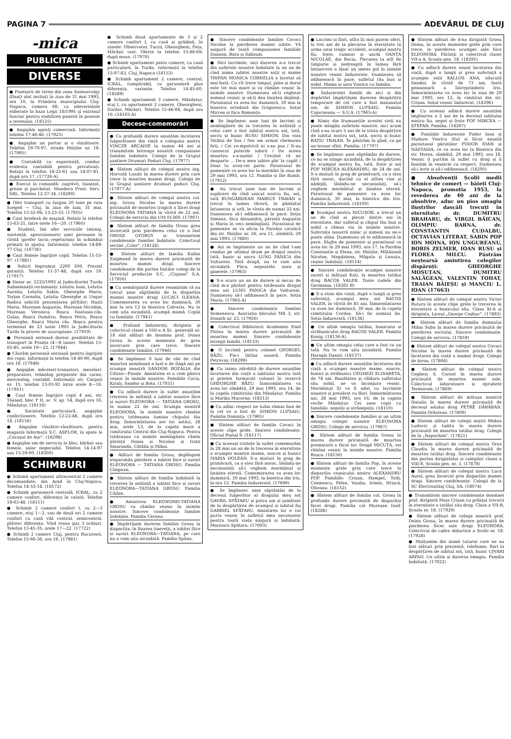PAGINA 7 ADEVĂRUL DE CLUJ
-mica
PUBLICITATE
DIVERSE
● Posesorii de teren din zona Szenasvolgy (fînaț) sînt invitați în ziua de 31 mai 1993, ora 10, la Primăria municipiului Cluj-Napoca, camera 68, cu adeverințele eliberate în baza Legii 18/1991 și extrasul funciar pentru stabilirea punerii în posesie a terenului. (18125)
● Angajăm agenți comerciali. Informații telefon 17-46-46. (17925)
● Angajăm un portar și o vînzătoare. Telefon 19-70-97, strada Moților nr. 18. (17995)
● Contabilă cu experiență, conduc evidența contabilă pentru privatizați. Relații la telefon 18-25-61 sau 14-07-81, după ora 17. (17726-A)
● Execut la comandă: zugrăvit, faianțat, gresie și parchetat. Mondeco Prest. Serv. SRL. Telefon 12-37-34. (18290)
● Ofer transport cu furgon 20 tone pe ruta Szeged — Cluj, în ziua de luni, 31 mai. Telefon 13-52-06; 13-23-33. (17955)
● Caut brodeză de mașină. Relații la telefon 15-63-21, între orele 16—20. (17960)
● Student, îmi ofer serviciile (menaj, asistență, aprovizionare) unei persoane în vîrstă (prefer lacto_vegetarian) în schimbul primirii în spațiu. Informații: telefon 14-88-77 Cluj. (16736)
● Caut femeie îngrijire copil. Telefon 11-55-97. (17881)
● Solicit împrumut 2200 DM. Prezint garanții. Telefon 11-37-48, după ora 19. (17917)
● Dosar nr. 2233/1993 al Judecătoriei Turda Subsemnații reclamanți: Lelutiu Ioan, Lelutiu Aurelia, Lelutiu Sabin, Gheorghe Maria, Torjan Cornelia, Lelutiu Gheorghe și Ungur Rodica solicită prezentarea pîrîților: Husti Maria, Mureșan Augustin, Mureșan Nicodim, Mureșan Veronica, Roșca Nastasia-căs. Gulas, Roșca Dumitru, Roșca Petru, Roșca Gheorghe, Roșca Maria căs. Roșca pentru termenul de 23 iunie 1993 la Judecătoria Turda în proces de uzucapiune. (17919)
● Persoană serioasă doresc posibilitate de transport în Franța (4—8 iunie). Telefon 15-65-85, orele 19—22. (17944)
● Căutăm persoană serioasă pentru îngrijire doi copii. Informații la telefon 14-40-90, după ora 18. (17948)
● Angajăm măcelari-tranșatori, mezelari-preparatori, tehnolog preparate din carne, merceolog, contabil. Informații str. Carpați nr. 15, telefon 13-03-92 între orele 8—16. (17951)
● Caut femeie îngrijire copil 4 ani, str. Tășnad, bloc P II, sc. V, ap. 54, după ora 16, Mănăștur. (18116)
● Societate particulară, angajăm confecționere. Telefon 12-22-48, după ora 18. (18156)
● Angajăm vînzător-vînzătoare, pentru magazin Informații S.C. ASFLOR, în spate la „Cocoșul de Aur". (18298)
● Angajăm om de serviciu la bloc, bărbat sau femeie, salar negociabil. Telefon 14-14-97 sau 15-39-00. (18300)
SCHIMBURI
● Schimb apartament ultracentral 2 camere decomandate, din Arad în Cluj-Napoca. Telefon 14-53-14. (18172)
● Schimb garsonieră centrală, ICRAL, cu 2 camere confort, diferența în valută. Telefon 18-63-48. (18111)
● Schimb 2 camere confort I, cu 2—3 camere, etaj 1—2, sau de două ori 2 camere confort cu casă vilă central, semicentral, plătesc diferența. Vînd reșou gaz 3 ochiuri. Telefon 13-45-35, orele 17—22. (17722)
● Schimb 2 camere Cluj, pentru București. Telefon 15-66-36, ora 16. (17981)
● Schimb două apartamente de 3 și 2 camere confort I, cu casă și grădină, în zonele: Observator, Turzii, Gheorgheni, Pata, Mărăști vest. Oferte la telefon 15-66-69, după masa. (17970)
● Schimb apartament patru camere, cu casă particulară, în Turda. Informații la telefon 15-97-83, Cluj_Napoca (18153)
● Schimb apartament 2 camere, central, ICRAL, cumpărabil, cu garsonieră plus diferența, variante. Telefon 14-85-60. (18289)
● Schimb apartament 3 camere, Mănăștur, etaj I, cu apartament 2 camere, Gheorgheni, Zorilor, Mărăști. Telefon 15-46-68, după ora 16. (18165-A)
Decese-comemorări
● Cu profundă durere anunțăm încetarea fulgerătoare din viață a colegului nostru VINCZE ARCADIE la numai 44 ani și transmitem întreaga noastră compasiune familiei îndoliate. Colegii de la Grupul șantiere Drumuri Poduri Cluj. (17977)
● Sîntem alături de colegul nostru ing. Horvath Laszlo în marea durere prin care trece la moartea mamei dragi. Colegii de la Grupul șantiere drumuri poduri Cluj. (17977-A)
● Sîntem alături de colegul nostru col. ing. Grosu Nicolae în marea durere pricinuită de moartea tragică a fiicei dragi ELEONORA TATIANA în vîrstă de 22 ani. Colegii de serviciu din UM 01369. (17907)
● Sîntem alături de familia Orosz greu încercată prin pierderea celui ce a fost OROSZ GYORGY și transmitem condoleanțe familiei îndoliate. Colectivul secției „Crior". (18124)
● Sîntem alături de familia Kallos Zsigmond în marea durere pricinuită de moartea mamei dragi. Sincere condoleanțe din partea foștilor colegi de la Serviciul producție S.C. „Clujana" S.A. (17950)
● Cu nemărginită durere reamintim că au trecut șase săptămîni de la dispariția mamei noastre dragi LUCACI ILEANA. Comemorarea va avea loc duminică, 30 mai la ora 12 la biserica Calvaria. Nu te vom uita niciodată, scumpă mamă. Copiii cu familiile. (17941)
● Profund îndurerați, diriginta și colectivul clasei a VIII-a A Șc. generală nr. 18 sînt alături de doamna prof. Doina Grosu în aceste momente de grea încercare prin care trece. Sincere condoleanțe familiei. (17946)
● Se împlinesc 6 luni de zile de cînd moartea nemiloasă a luat-o de lîngă noi pe scumpa noastră SANDOR ROZALIA din Cătina—Finațe. Amintirea ei o vom păstra veșnic în inimile noastre. Familiile Cociș, Kiraly, Sandor și Bota. (17931)
● Cu adîncă durere în suflet anunțăm trecerea în neființă a iubitei noastre fiice și surori ELEONORA — TATIANA GROSU, la numai 22 de ani. Scumpa noastră ELEONORA, în inimile noastre rămîne pentru totdeauna lumina chipului tău drag. Înmormîntarea are loc astăzi, 28 mai, orele 13, de la capela mare a cimitirului Central din Cluj-Napoca. Pentru totdeauna cu inimile nemîngîiate rămîn părinții Doina și Nicolae și frații Smaranda, Cătălin și Mihai.
● Alături de familia Grosu, deplîngem ireparabila pierdere a iubitei fiice și surori ELEONORA — TATIANA GROSU. Familia Cîmpean.
● Sîntem alături de familia îndoliată la trecerea în neființă a iubitei fiice și surori ELEONORA—TATIANA GROSU. Familia Căilan.
● Amintirea ELEONOREI-TATIANA GROSU va rămîne veșnic în inimile noastre. Sincere condoleanțe familiei îndoliate. Familia Cernea.
● Împărtășim durerea familiei Grosu la dispariția, în floarea tinereții, a iubitei fiice și surori ELEONORA—TATIANA, pe care nu o vom uita niciodată. Familia Spânu.
● Sincere condoleanțe familiei Covaci Nicolae la pierderea mamei iubite. Vă asigură de toată compasiunea familiile Dannon, Bara și Salloum.
● Nici lacrimile, nici durerea n-a trecut din sufletele noastre îndoliate la un an de cînd inima iubitei noastre soții și mame TRIFAN MONICA CORNELIA a încetat să mai bată. Cu cît trece timpul, jalea și dorul este tot mai mare și va rămîne veșnic în inimile noastre. Dumnezeu să-ți vegheze somnul veșnic și să-ți dea liniștea deplină. Parastasul va avea loc duminică, 30 mai la biserica ortodoxă din Grigorescu. Soțul Mircea și fiica Romanța.
● Se împlinesc șase luni de lacrimi și nemîngîiere de la trecerea în neființă a celui care a fost iubitul nostru soț, tată, socru și bunic RUSU SIMION. Din voia Tatălui de Sus / Noi am urmat chemarea firii, / Cei ce-mpotrivă ni s-au pus / N-au cunoscut puterile iubirii / De aceea moartea s-a-nșelat / Crezînd că ne desparte ... De-a mea iubire pîn' la capăt / Doar tu avea-vei parte. Parastasul de pomenire va avea loc la mormînt în ziua de 29 mai 1993, ora 12. Familia și Ilie Bumb. (17912)
● Au trecut șase luni de lacrimi și supărare de cînd unicul nostru fiu, soț, tată BUNGĂRDEAN MARIUS TRAIAN a trecut în lumea tăcerii, în pămîntul întunecos și urît, la vîrsta de numai 32 ani. Dumnezeu să-l odihnească în pace. Soția Simona, fiica Alexandra, părinții Augustin și Maria în veci nemîngîiați. Parastasul de pomenire se va oficia la Parohia catolică din str. Moților nr. 26, ora 11, sîmbătă, 29 mai 1993. (17880)
● Azi se împlinește un an de cînd l-am condus pe ultimul drum pe dragul nostru tată, bunic și socru LUNG FANICA din Vultureni. Tată dragă, nu te vom uita niciodată. Fiica, nepoatele, nora și ginerele. (17963)
● S-a scurs un an de durere și necaz de cînd m-a părăsit pentru totdeauna dragul meu soț LUNG FANICA din Vultureni. Dumnezeu să-l odihnească în pace. Soția Maria. (17963-A)
● Sincere condoleanțe familiei Semenescu. Asociația blocului MX 3, str. Donath nr. 23. (17956)
● Colectivul Bibliotecii Academiei Emil Pintea în marea durere pricinuită de moartea mamei. Sincere condoleanțe întregii familii. (18133)
● O lacrimă pentru colonel GEORGEL BĂZU. Fie-i țărîna ușoară. Familia Petrovay. (18299)
● Cu inima zdrobită de durere anunțăm încetarea din viață a iubitului nostru tată și prieten farmacist colonel în rezervă GHEORGHE BĂZU. Înmormîntarea va avea loc sîmbătă, 29 mai 1993, ora 14, de la capela cimitirului din Mănăștur. Familia și Marika Muceran. (18313)
● Cu adînc respect ne luăm rămas bun de la cel ce a fost dr. SIMION LUPȘAIU. Familia Domnița. (17965)
● Sîntem alături de familia Covaci în aceste clipe grele. Sincere condoleanțe. Oficiul Poștal 9. (18117)
● Cu aceeași tristețe în suflet comemorăm la 28 mai un an de la trecerea în eternitate a scumpei noastre mame, soacre și bunici MARIA DOLEAN. S-a mistuit în prag de primăvară, ca o stea fără noroc, lăsîndu-ne neconsolați să-i veghem mormîntul și liniștea eternă. Comemorarea va avea loc duminică, 30 mai 1993, la biserica din Iris, la ora 12. Familia îndurerată. (17699)
● Se împlinesc șase săptămîni de la decesul fulgerător al dragului meu soț GAVRIL SPĂTARU și patru ani și jumătate de la despărțirea de scumpul și iubitul fiu GABRIEL SPĂTARU. Amintirea lor o voi purta veșnic în sufletul meu neconsolat pentru toată viața singură și îndoliată: Marioara Spătaru. (17693)
● Lacrimi și flori, atîta îți mai putem oferi, la trei ani de la plecarea în eternitate în urma unui tragic accident, scumpul nostru fiu, frate, cumnat și unchi OANȚA NICOLAE, din Bociu. Plecarea ta atît de timpurie și nedreaptă în lumea fără întoarcere a lăsat un imens gol în inimile noastre veșnic îndurerate. Dumnezeu să odihnească în pace, sufletul tău bun și nobil. Mama și sora Viorica cu familia.
● Îndureratei familii de aici și din depărtări împărtășim durerea despărțirii temporare de cel care a fost minunatul om, dr. SIMION LUPȘAIU. Familia Cojocneanu — S.U.A. (17965-A)
● Nimic din frumusețile acestei vieți nu poate mîngîia sufletele noastre, nici acum cînd s-au scurs 5 ani de la trista despărțire de iubitul nostru soț, tată, socru și bunic RAȚIU TRAIAN. Te păstrăm în gînd, ca pe un tezaur sfînt. Familia. (17707)
● Se împlinesc șase săptămîni de durere, ce nu se stinge niciodată, de la despărțirea de scumpul nostru fiu, tată, frate și soț POP MIRCEA ALEXANDRU, de 24 de ani. S-a mistuit în prag de primăvară, ca o stea fără noroc, ducînd cu el atîtea vise și nădejdi, lăsîndu-ne neconsolați, să-i veghem mormîntul și liniștea eternă. Parastasul de pomenire va avea loc duminică, 30 mai, la biserica din Iris. Familia îndurerată. (18100)
● Scumpul nostru NICUȘOR, a trecut un an de cînd ai plecat dintre noi în eternitate, dar sufletul și chipul tău bun și nobil a rămas viu în inimile noastre. Suferința noastră nimic și nimeni nu ne-o poate alina. Dumnezeu să te odihnească în pace. Slujba de pomenire și parastasul va avea loc în 29 mai 1993, ora 17, la Parohia Constantin și Elena, str. Moților. Mățăoană Nicolae, Magdalena, Măguța și Lenuța, veșnic îndoliați. (18114)
● Sincere condoleanțe scumpei noastre surori și mătușii Kati, la moartea tatălui drag BACOȘ VALER. Toate rudele din Germania. (18361 B)
● S-a stins din viață, după o lungă și grea suferință, scumpul meu soț BACOȘ VALER, în vîrstă de 85 ani. Înmormîntarea va avea loc duminică, 30 mai, de la capela cimitirului Cordoș. Să-i fie somnul lin. Soția îndurerată. (18136)
● Un ultim omagiu tatălui, bunicului și străbunicului drag BACOȘ VALER. Familia Konig. (18136-A)
● Un ultim omagiu celui care a fost ca un tată. Nu te vom uita niciodată. Familia Haragîș Daniel. (18137)
● Cu adîncă durere anunțăm încetarea din viață a scumpei noastre mame, soacre, bunici și străbunici CEGHEZI ELISABETA, de 74 ani. Bunătatea și căldura sufletului său nobil, ne va înconjura veșnic. Mormîntul îți va fi udat cu lacrimile noastre și presărat cu flori. Înmormîntarea azi, 28 mai 1993, ora 16, de la capela veche Mănăștur. Cei șase copii cu familiile, nepoții și strănepoții. (18110)
● Sincere condoleanțe familiei și un ultim omagiu colegei noastre ELEONORA GROSU. Colegii de serviciu. (17987)
● Sîntem alături de familia Grosu în marea durere pricinuită de moartea prematură a fiicei lor. Dragă MICUȚA, vei rămîne veșnic în inimile noastre. Familia Roșca. (18150)
● Sîntem alături de familia Pop, în aceste momente grele prin care trece la dispariția veșnicului nostru ALEXANDRU POP. Familiile: Crișan, Hampel, Toth, Cosmescu, Felea, Vasiliu, Irimie, Hrișcă, Olteanu. (18152)
● Sîntem alături de familia col. Grosu în profunda durere pricinuită de dispariția fiicei dragi. Familia col Mureșan Iosif. (18288)
● Sîntem alături de d-na dirigintă Grosu Doina, în aceste momente grele prin care trece, la pierderea scumpei sale fiice ELEONORA. Părinții și colectivul clasei VII-a A, Școala gen. 18. (18291)
● Cu adîncă durere anunț încetarea din viață, după o lungă și grea suferință a scumpei soții KALLOS ANA, născută Sandor, în vîrstă de 73 ani, fostă pensionară a Întreprinderii Iris. Înmormîntarea va avea loc în ziua de 29 mai 1993, ora 12, în cimitirul din str. Crișan. Soțul veșnic îndurerat. (18296)
● Cu aceeași adîncă durere anunțăm împlinirea a 2 ani de la decesul iubitului nostru fiu, nepot și frate POP MIRCEA — ȘTEFAN. Familia. (18297)
● Familiile îndurerate Fodor Ioan și Mudura Viorica (fiul și fiica) anunță parastasul părinților FODOR IOAN și NASTASIA, ce va avea loc la Biserica din str. Horea, sîmbătă, 29 mai 1993, ora 18. Veșnic îi purtăm în suflet cu drag și îi însoțim în veșnicie cu respect. Dumnezeu să-i ierte și să-i odihnească. (18295)
● Absolvenții Școlii medii tehnice de comerț — băieți Cluj-Napoca, promoția 1953, la revederea de 40 ani de la absolvire, aduc un pios omagiu iluștrilor dascăli trecuți în eternitate: dr. DUMITRU BRAHARU, dr. VIRGIL BĂICAN, OLIMPIU BARNA, dr. CONSTANTIN CUDALBU, OCTAVIAN LITERAT, SABIN POP ION MOINA, ION UNGUREANU, BORIS ZELMER, IOAN RUSU și FLOREA MILCU. Păstrăm neștearsă amintirea colegilor dispăruți: GHEORGHE MOȘUȚAN, DUMITRU SALĂGEAN, VALENTIN TOHAT, TRAIAN BĂIEȘU și MANCIU L. IOAN (17663)
● Sîntem alături de colegul nostru Victor Butura în aceste clipe grele la trecerea în eternitate a bunicului său. Clasa XI-A și diriginta, Liceul „George Coșbuc". (17893)
● Sîntem alături de familia domnului Mihai Suba în marea durere pricinuită de pierderea socrului. Sincere condoleanțe. Colegii de serviciu. (17859)
● Sîntem alături de colegul nostru Covaci Nicolae în marea durere pricinuită de încetarea din viață a mamei dragi. Colegii de birou. (17866)
● Sîntem alături de colegul nostru Ceghezi S. Cornel în marea durere pricinuită de moartea mamei sale. Colectivul laboratoare și eprubete Termorom. (17869)
● Sîntem alături de mătușa noastră Natalia în marea durere pricinuită de decesul soțului drag PETRE DĂRĂBAN. Familia Orăștean. (17809)
● Sîntem alături de colegii noștri Mokos Ludovic și Iudita în marea durere pricinuită de moartea tatălui drag. Colegii de la „Napochim". (17821)
● Sîntem alături de colegul nostru Oros Claudiu în marea durere pricinuită de moartea tatălui drag. Sincere condoleanțe din partea dirigintelui și colegilor clasei a VIII-E, Școala gen. nr. 3. (17878)
● Sîntem alături de colegul nostru Luca Aurel, greu încercat prin dispariția mamei dragi. Sincere condoleanțe. Colegii de la SC Electroutilaj Cluj, SA. (18074)
● Transmitem sincere condoleanțe doamnei prof. dirigintă Maia Crișan cu prilejul trecerii în eternitate a tatălui său drag. Clasa a VII-B, Școala nr. 18. (17929)
● Sîntem alături de colega noastră prof. Doina Grosu, în marea durere pricinuită de pierderea fiicei sale dragi ELEONORA. Colectivul de cadre didactice a Școlii nr. 18. (17928)
● Mulțumim din inimă tuturor care ne au fost alături prin prezență, telefoane, flori la despărțirea de iubitul soț, tată, bunic UJVARI ARPAD. Un ultim și dureros omagiu. Familia îndoliată. (17922)